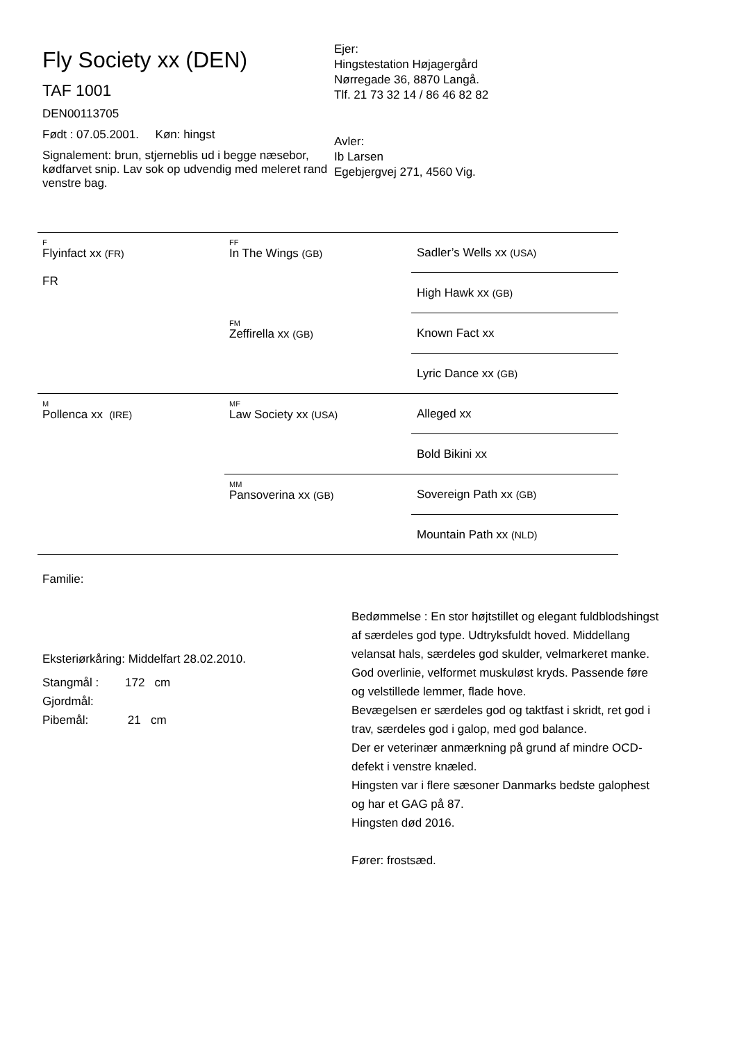Fly Society xx (DEN)
TAF 1001
DEN00113705
Født : 07.05.2001. Køn: hingst
Signalement: brun, stjerneblis ud i begge næsebor, kødfarvet snip. Lav sok op udvendig med meleret rand venstre bag.
Ejer:
Hingstestation Højagergård
Nørregade 36, 8870 Langå.
Tlf. 21 73 32 14 / 86 46 82 82
Avler:
Ib Larsen
Egebjergvej 271, 4560 Vig.
| F Flyinfact xx (FR) FR | FF In The Wings (GB) | Sadler’s Wells xx (USA) |
| | | High Hawk xx (GB) |
| | FM Zeffirella xx (GB) | Known Fact xx |
| | | Lyric Dance xx (GB) |
| M Pollenca xx (IRE) | MF Law Society xx (USA) | Alleged xx |
| | | Bold Bikini xx |
| | MM Pansoverina xx (GB) | Sovereign Path xx (GB) |
| | | Mountain Path xx (NLD) |
Familie:
Eksteriørkåring: Middelfart 28.02.2010.
Stangmål : 172 cm
Gjordmål:
Pibemål: 21 cm
Bedømmelse : En stor højtstillet og elegant fuldblodshingst af særdeles god type. Udtryksfuldt hoved. Middellang velansat hals, særdeles god skulder, velmarkeret manke. God overlinie, velformet muskuløst kryds. Passende føre og velstillede lemmer, flade hove.
Bevægelsen er særdeles god og taktfast i skridt, ret god i trav, særdeles god i galop, med god balance.
Der er veterinær anmærkning på grund af mindre OCD-defekt i venstre knæled.
Hingsten var i flere sæsoner Danmarks bedste galophest og har et GAG på 87.
Hingsten død 2016.
Fører: frostsæd.